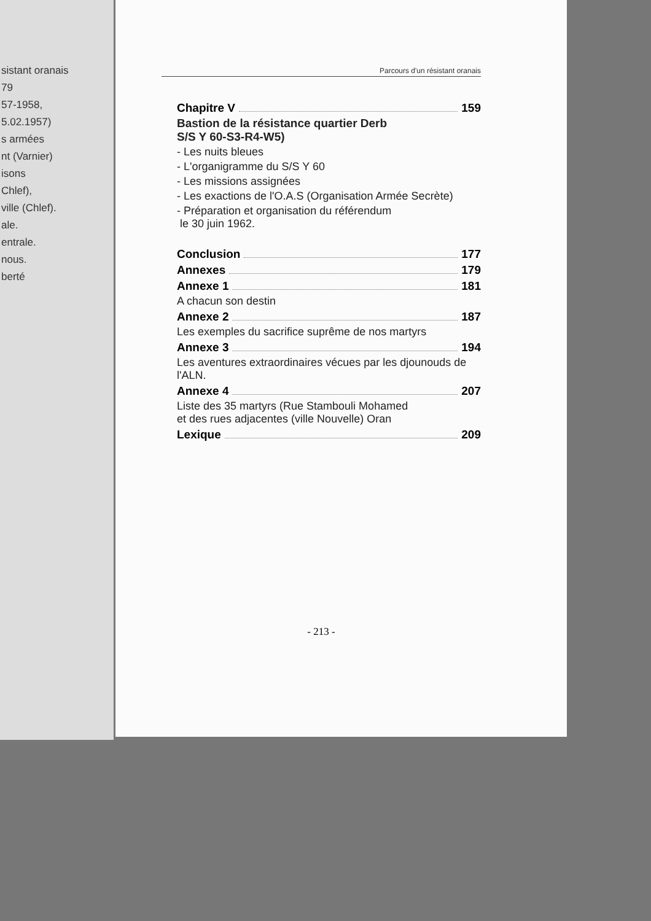sistant oranais
79
57-1958,
5.02.1957)
s armées
nt (Varnier)
isons
Chlef),
ville (Chlef).
ale.
entrale.
nous.
berté
Parcours d'un résistant oranais
Chapitre V 159
Bastion de la résistance quartier Derb
S/S Y 60-S3-R4-W5)
- Les nuits bleues
- L'organigramme du S/S Y 60
- Les missions assignées
- Les exactions de l'O.A.S (Organisation Armée Secrète)
- Préparation et organisation du référendum
le 30 juin 1962.
Conclusion 177
Annexes 179
Annexe 1 181
A chacun son destin
Annexe 2 187
Les exemples du sacrifice suprême de nos martyrs
Annexe 3 194
Les aventures extraordinaires vécues par les djounouds de l'ALN.
Annexe 4 207
Liste des 35 martyrs (Rue Stambouli Mohamed
et des rues adjacentes (ville Nouvelle) Oran
Lexique 209
- 213 -